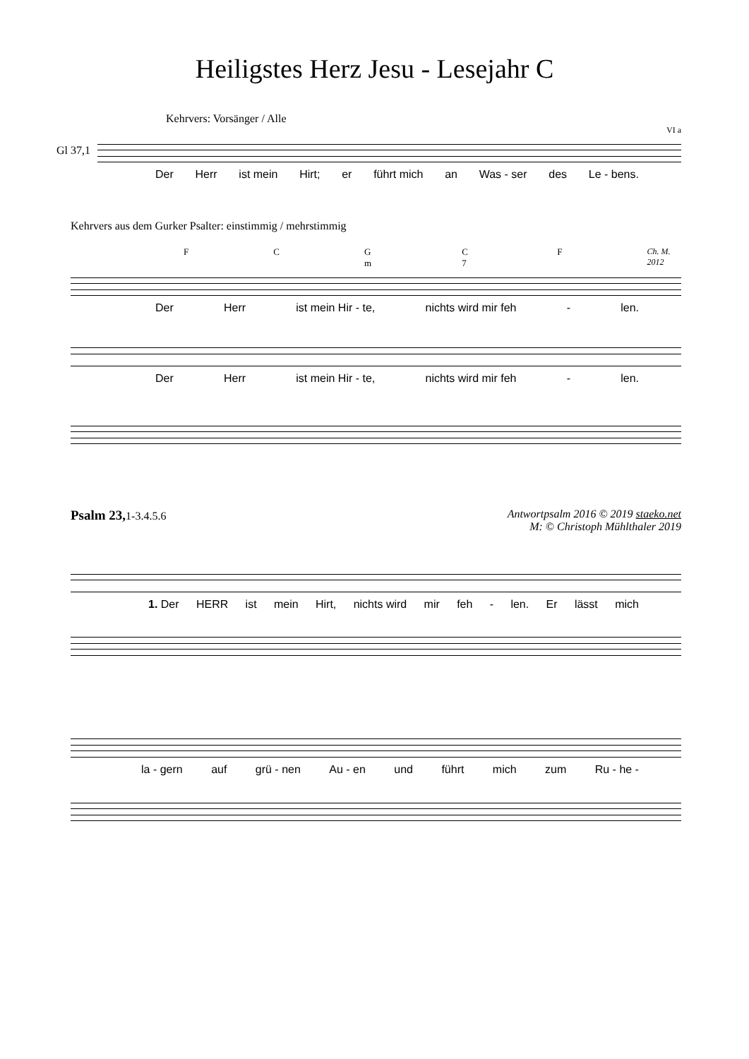Heiligstes Herz Jesu - Lesejahr C
Kehrvers: Vorsänger / Alle
VI a
Gl 37,1
Der Herr ist mein Hirt; er führt mich an Was - ser des Le - bens.
Kehrvers aus dem Gurker Psalter: einstimmig / mehrstimmig
F C G m C 7 F Ch. M. 2012
Der Herr ist mein Hir - te, nichts wird mir feh - len.
Der Herr ist mein Hir - te, nichts wird mir feh - len.
Psalm 23, 1-3.4.5.6 Antwortpsalm 2016 © 2019 staeko.net
M: © Christoph Mühlthaler 2019
1. Der HERR ist mein Hirt, nichts wird mir feh - len. Er lässt mich
la - gern auf grü - nen Au - en und führt mich zum Ru - he -